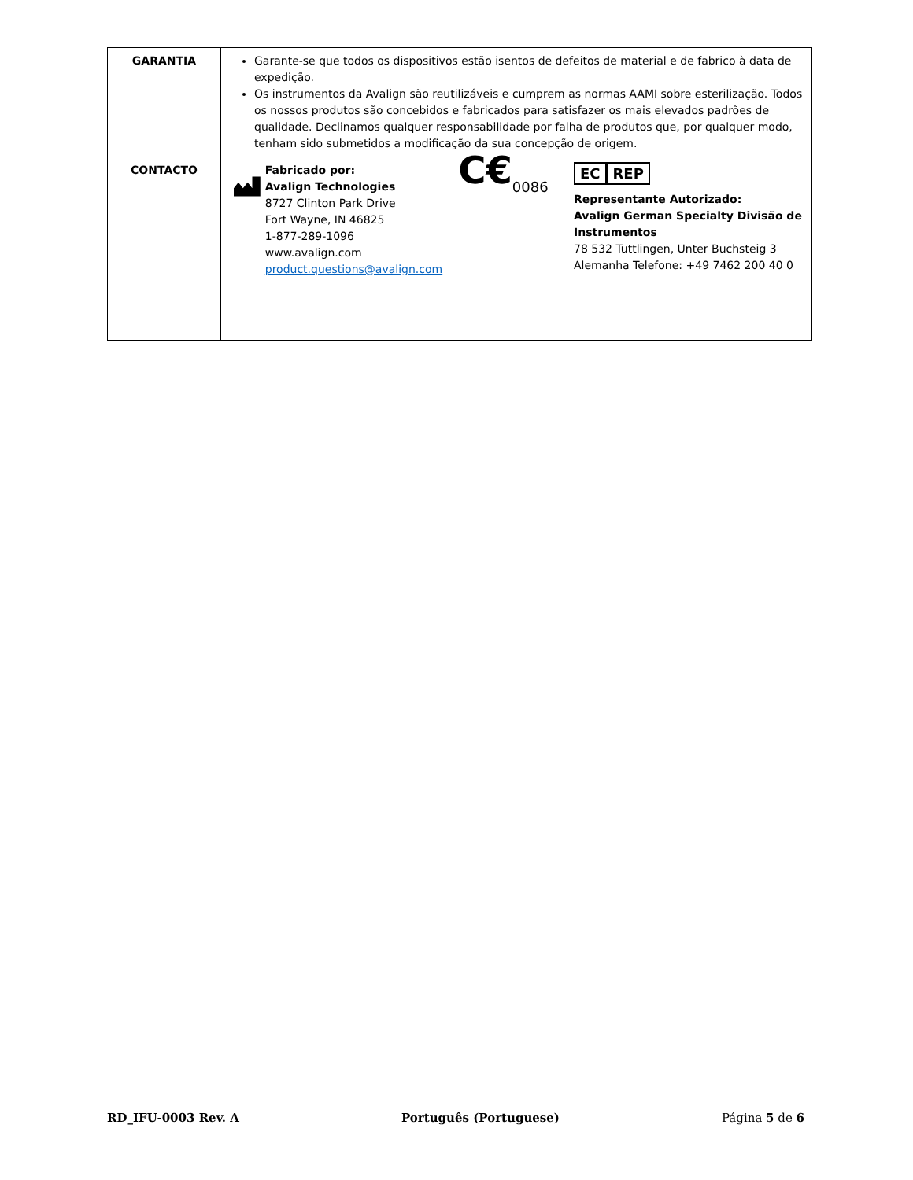| GARANTIA | Garante-se que todos os dispositivos estão isentos de defeitos de material e de fabrico à data de expedição. Os instrumentos da Avalign são reutilizáveis e cumprem as normas AAMI sobre esterilização. Todos os nossos produtos são concebidos e fabricados para satisfazer os mais elevados padrões de qualidade. Declinamos qualquer responsabilidade por falha de produtos que, por qualquer modo, tenham sido submetidos a modificação da sua concepção de origem. |
| CONTACTO | Fabricado por: Avalign Technologies 8727 Clinton Park Drive Fort Wayne, IN 46825 1-877-289-1096 www.avalign.com product.questions@avalign.com C€<sub>0086</sub> EC REP Representante Autorizado: Avalign German Specialty Divisão de Instrumentos 78 532 Tuttlingen, Unter Buchsteig 3 Alemanha Telefone: +49 7462 200 40 0 |
RD_IFU-0003 Rev. A Português (Portuguese) Página 5 de 6